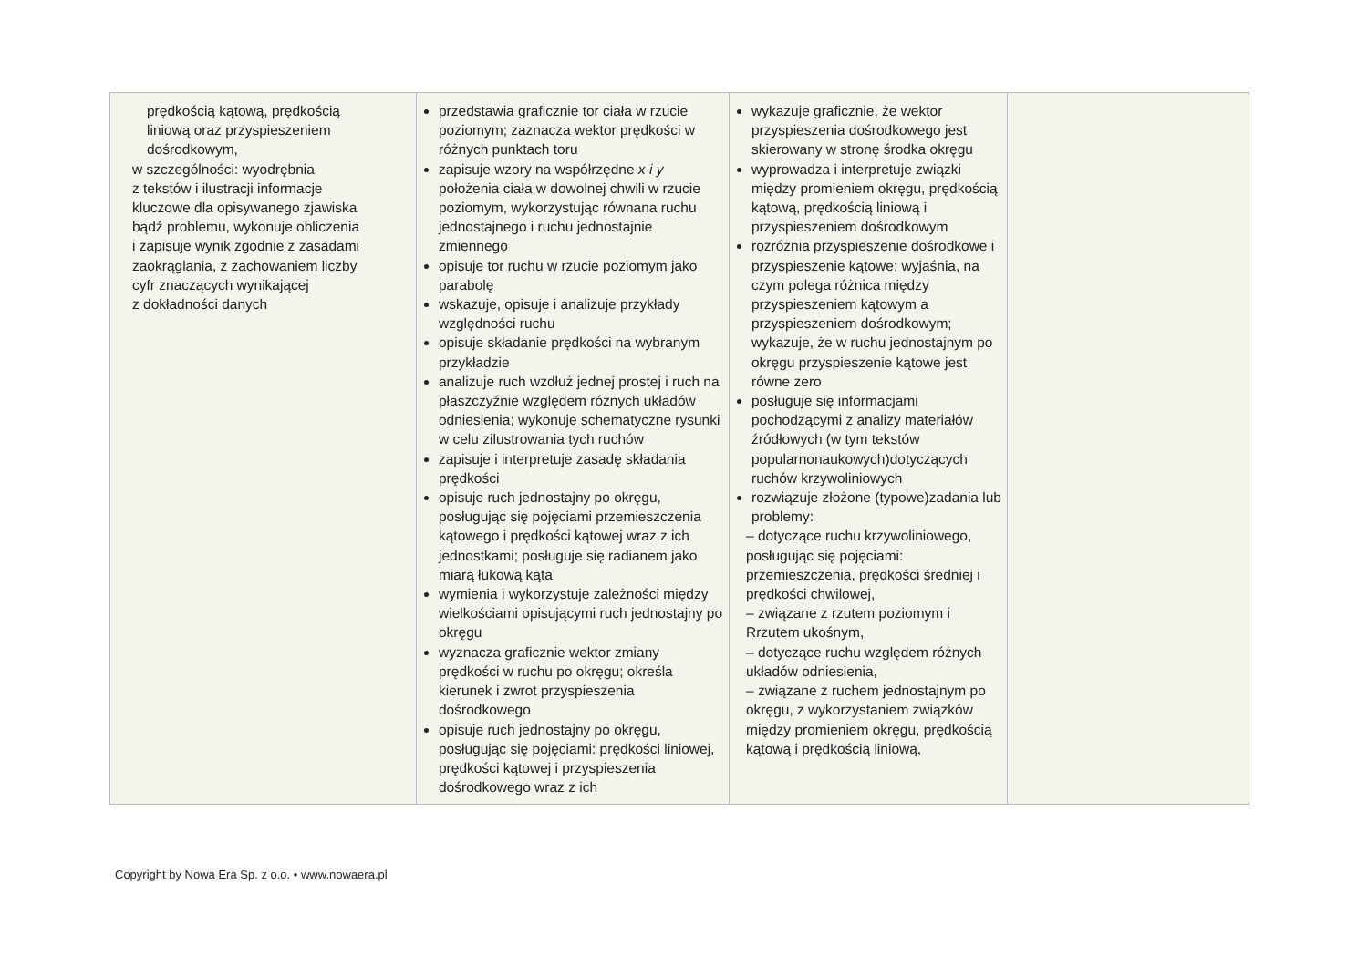| prędkością kątową, prędkością liniową oraz przyspieszeniem dośrodkowym, w szczególności: wyodrębnia z tekstów i ilustracji informacje kluczowe dla opisywanego zjawiska bądź problemu, wykonuje obliczenia i zapisuje wynik zgodnie z zasadami zaokrąglania, z zachowaniem liczby cyfr znaczących wynikającej z dokładności danych | przedstawia graficznie tor ciała w rzucie poziomym; zaznacza wektor prędkości w różnych punktach toru zapisuje wzory na współrzędne x i y położenia ciała w dowolnej chwili w rzucie poziomym, wykorzystując równana ruchu jednostajnego i ruchu jednostajnie zmiennego opisuje tor ruchu w rzucie poziomym jako parabolę wskazuje, opisuje i analizuje przykłady względności ruchu opisuje składanie prędkości na wybranym przykładzie analizuje ruch wzdłuż jednej prostej i ruch na płaszczyźnie względem różnych układów odniesienia; wykonuje schematyczne rysunki w celu zilustrowania tych ruchów zapisuje i interpretuje zasadę składania prędkości opisuje ruch jednostajny po okręgu, posługując się pojęciami przemieszczenia kątowego i prędkości kątowej wraz z ich jednostkami; posługuje się radianem jako miarą łukową kąta wymienia i wykorzystuje zależności między wielkościami opisującymi ruch jednostajny po okręgu wyznacza graficznie wektor zmiany prędkości w ruchu po okręgu; określa kierunek i zwrot przyspieszenia dośrodkowego opisuje ruch jednostajny po okręgu, posługując się pojęciami: prędkości liniowej, prędkości kątowej i przyspieszenia dośrodkowego wraz z ich | wykazuje graficznie, że wektor przyspieszenia dośrodkowego jest skierowany w stronę środka okręgu wyprowadza i interpretuje związki między promieniem okręgu, prędkością kątową, prędkością liniową i przyspieszeniem dośrodkowym rozróżnia przyspieszenie dośrodkowe i przyspieszenie kątowe; wyjaśnia, na czym polega różnica między przyspieszeniem kątowym a przyspieszeniem dośrodkowym; wykazuje, że w ruchu jednostajnym po okręgu przyspieszenie kątowe jest równe zero posługuje się informacjami pochodzącymi z analizy materiałów źródłowych (w tym tekstów popularnonaukowych)dotyczących ruchów krzywoliniowych rozwiązuje złożone (typowe)zadania lub problemy: – dotyczące ruchu krzywoliniowego, posługując się pojęciami: przemieszczenia, prędkości średniej i prędkości chwilowej, – związane z rzutem poziomym i Rrzutem ukośnym, – dotyczące ruchu względem różnych układów odniesienia, – związane z ruchem jednostajnym po okręgu, z wykorzystaniem związków między promieniem okręgu, prędkością kątową i prędkością liniową, | |
Copyright by Nowa Era Sp. z o.o. • www.nowaera.pl